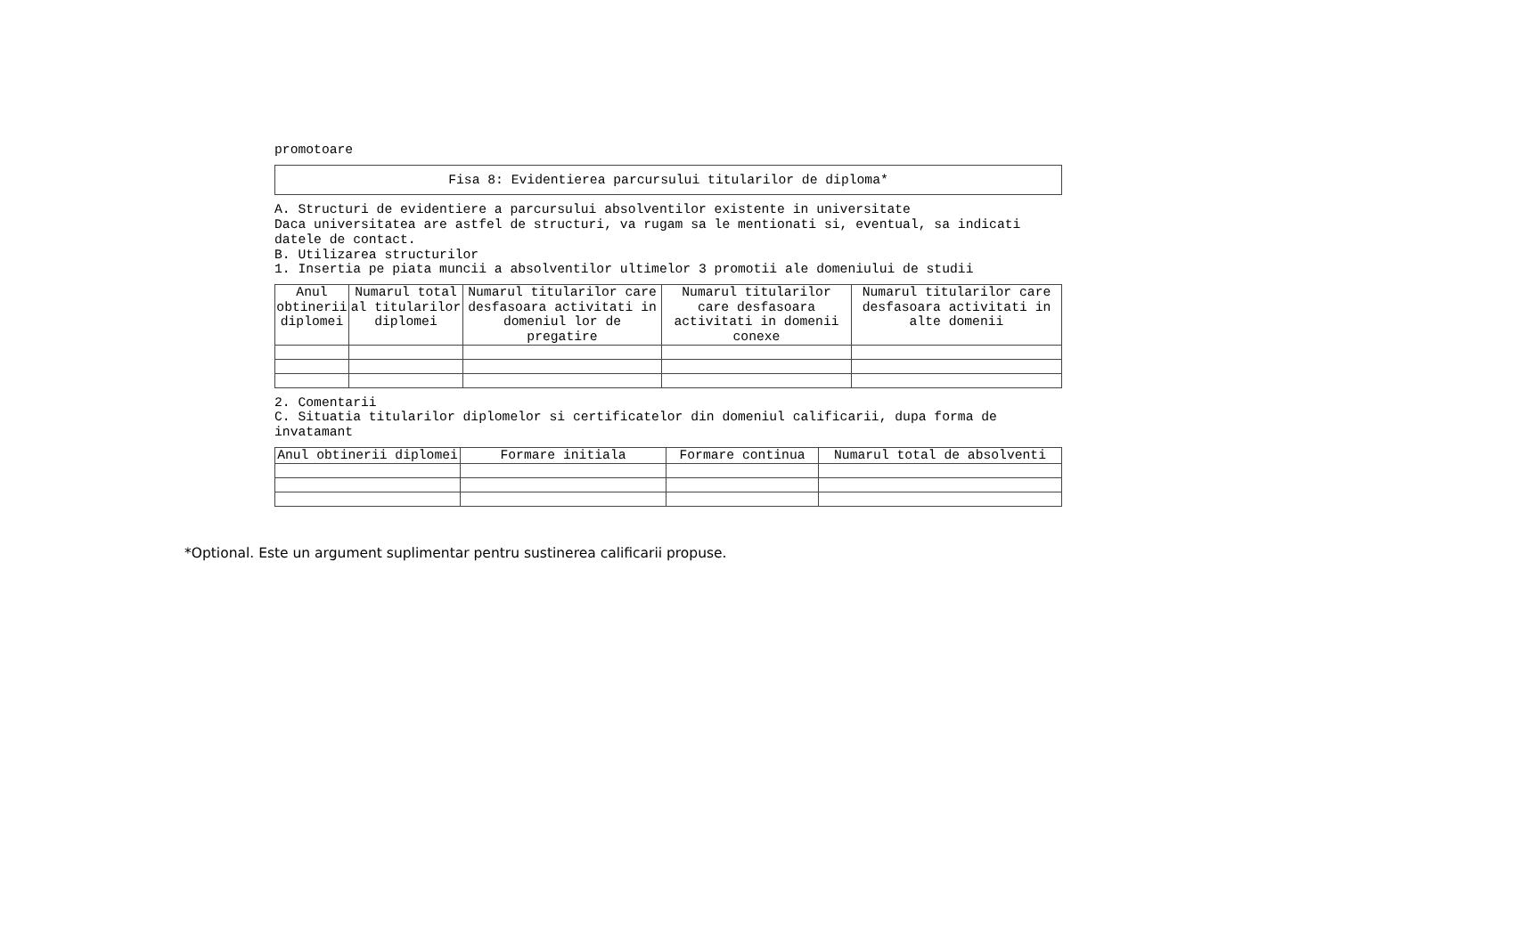promotoare
| Fisa 8: Evidentierea parcursului titularilor de diploma* |
| --- |
A. Structuri de evidentiere a parcursului absolventilor existente in universitate
Daca universitatea are astfel de structuri, va rugam sa le mentionati si, eventual, sa indicati datele de contact.
B. Utilizarea structurilor
1. Insertia pe piata muncii a absolventilor ultimelor 3 promotii ale domeniului de studii
| Anul obtinerii diplomei | Numarul total al titularilor diplomei | Numarul titularilor care desfasoara activitati in domeniul lor de pregatire | Numarul titularilor care desfasoara activitati in domenii conexe | Numarul titularilor care desfasoara activitati in alte domenii |
| --- | --- | --- | --- | --- |
2. Comentarii
C. Situatia titularilor diplomelor si certificatelor din domeniul calificarii, dupa forma de invatamant
| Anul obtinerii diplomei | Formare initiala | Formare continua | Numarul total de absolventi |
| --- | --- | --- | --- |
*Optional. Este un argument suplimentar pentru sustinerea calificarii propuse.